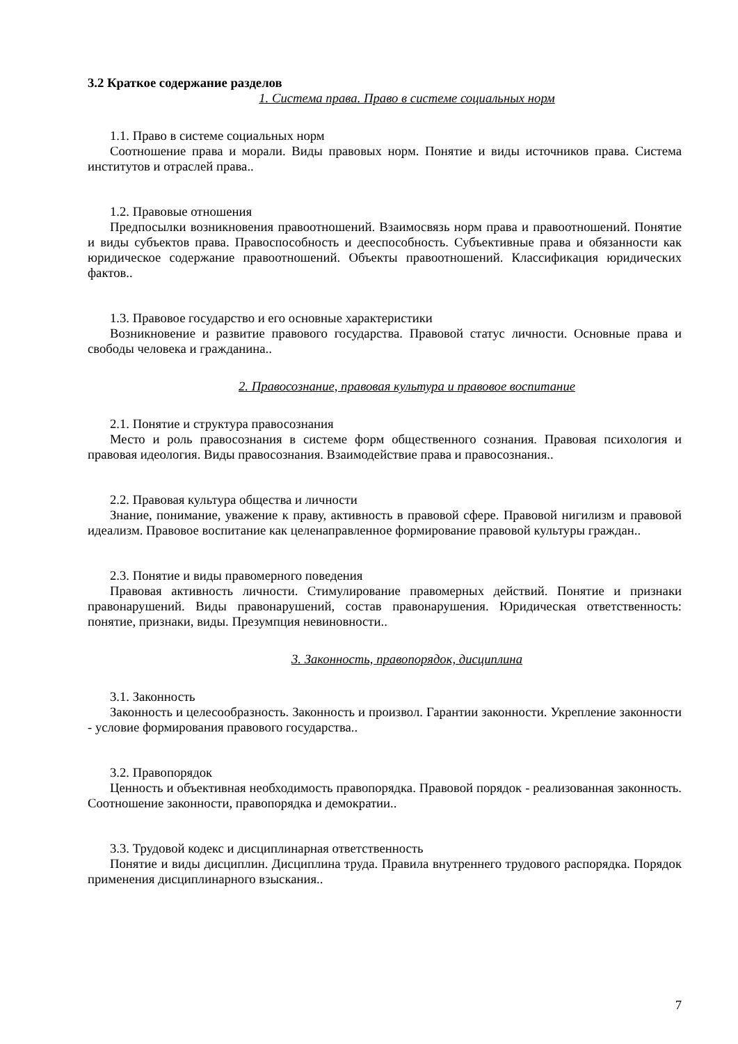3.2 Краткое содержание разделов
1. Система права. Право в системе социальных норм
1.1. Право в системе социальных норм
Соотношение права и морали. Виды правовых норм. Понятие и виды источников права. Система институтов и отраслей права..
1.2. Правовые отношения
Предпосылки возникновения правоотношений. Взаимосвязь норм права и правоотношений. Понятие и виды субъектов права. Правоспособность и дееспособность. Субъективные права и обязанности как юридическое содержание правоотношений. Объекты правоотношений. Классификация юридических фактов..
1.3. Правовое государство и его основные характеристики
Возникновение и развитие правового государства. Правовой статус личности. Основные права и свободы человека и гражданина..
2. Правосознание, правовая культура и правовое воспитание
2.1. Понятие и структура правосознания
Место и роль правосознания в системе форм общественного сознания. Правовая психология и правовая идеология. Виды правосознания. Взаимодействие права и правосознания..
2.2. Правовая культура общества и личности
Знание, понимание, уважение к праву, активность в правовой сфере. Правовой нигилизм и правовой идеализм. Правовое воспитание как целенаправленное формирование правовой культуры граждан..
2.3. Понятие и виды правомерного поведения
Правовая активность личности. Стимулирование правомерных действий. Понятие и признаки правонарушений. Виды правонарушений, состав правонарушения. Юридическая ответственность: понятие, признаки, виды. Презумпция невиновности..
3. Законность, правопорядок, дисциплина
3.1. Законность
Законность и целесообразность. Законность и произвол. Гарантии законности. Укрепление законности - условие формирования правового государства..
3.2. Правопорядок
Ценность и объективная необходимость правопорядка. Правовой порядок - реализованная законность. Соотношение законности, правопорядка и демократии..
3.3. Трудовой кодекс и дисциплинарная ответственность
Понятие и виды дисциплин. Дисциплина труда. Правила внутреннего трудового распорядка. Порядок применения дисциплинарного взыскания..
7